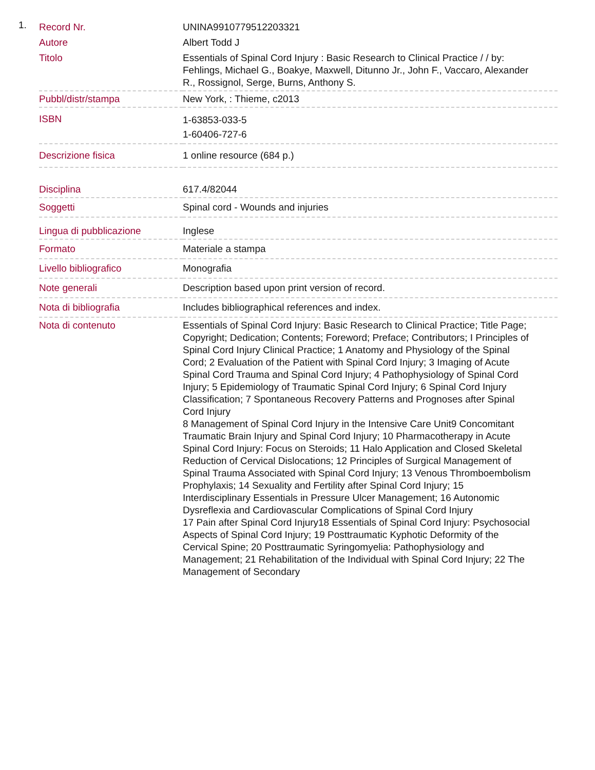1.
| Record Nr. | UNINA9910779512203321 |
| Autore | Albert Todd J |
| Titolo | Essentials of Spinal Cord Injury : Basic Research to Clinical Practice / / by: Fehlings, Michael G., Boakye, Maxwell, Ditunno Jr., John F., Vaccaro, Alexander R., Rossignol, Serge, Burns, Anthony S. |
| Pubbl/distr/stampa | New York, : Thieme, c2013 |
| ISBN | 1-63853-033-5 1-60406-727-6 |
| Descrizione fisica | 1 online resource (684 p.) |
| Disciplina | 617.4/82044 |
| Soggetti | Spinal cord - Wounds and injuries |
| Lingua di pubblicazione | Inglese |
| Formato | Materiale a stampa |
| Livello bibliografico | Monografia |
| Note generali | Description based upon print version of record. |
| Nota di bibliografia | Includes bibliographical references and index. |
| Nota di contenuto | Essentials of Spinal Cord Injury: Basic Research to Clinical Practice; Title Page; Copyright; Dedication; Contents; Foreword; Preface; Contributors; I Principles of Spinal Cord Injury Clinical Practice; 1 Anatomy and Physiology of the Spinal Cord; 2 Evaluation of the Patient with Spinal Cord Injury; 3 Imaging of Acute Spinal Cord Trauma and Spinal Cord Injury; 4 Pathophysiology of Spinal Cord Injury; 5 Epidemiology of Traumatic Spinal Cord Injury; 6 Spinal Cord Injury Classification; 7 Spontaneous Recovery Patterns and Prognoses after Spinal Cord Injury 8 Management of Spinal Cord Injury in the Intensive Care Unit9 Concomitant Traumatic Brain Injury and Spinal Cord Injury; 10 Pharmacotherapy in Acute Spinal Cord Injury: Focus on Steroids; 11 Halo Application and Closed Skeletal Reduction of Cervical Dislocations; 12 Principles of Surgical Management of Spinal Trauma Associated with Spinal Cord Injury; 13 Venous Thromboembolism Prophylaxis; 14 Sexuality and Fertility after Spinal Cord Injury; 15 Interdisciplinary Essentials in Pressure Ulcer Management; 16 Autonomic Dysreflexia and Cardiovascular Complications of Spinal Cord Injury 17 Pain after Spinal Cord Injury18 Essentials of Spinal Cord Injury: Psychosocial Aspects of Spinal Cord Injury; 19 Posttraumatic Kyphotic Deformity of the Cervical Spine; 20 Posttraumatic Syringomyelia: Pathophysiology and Management; 21 Rehabilitation of the Individual with Spinal Cord Injury; 22 The Management of Secondary |